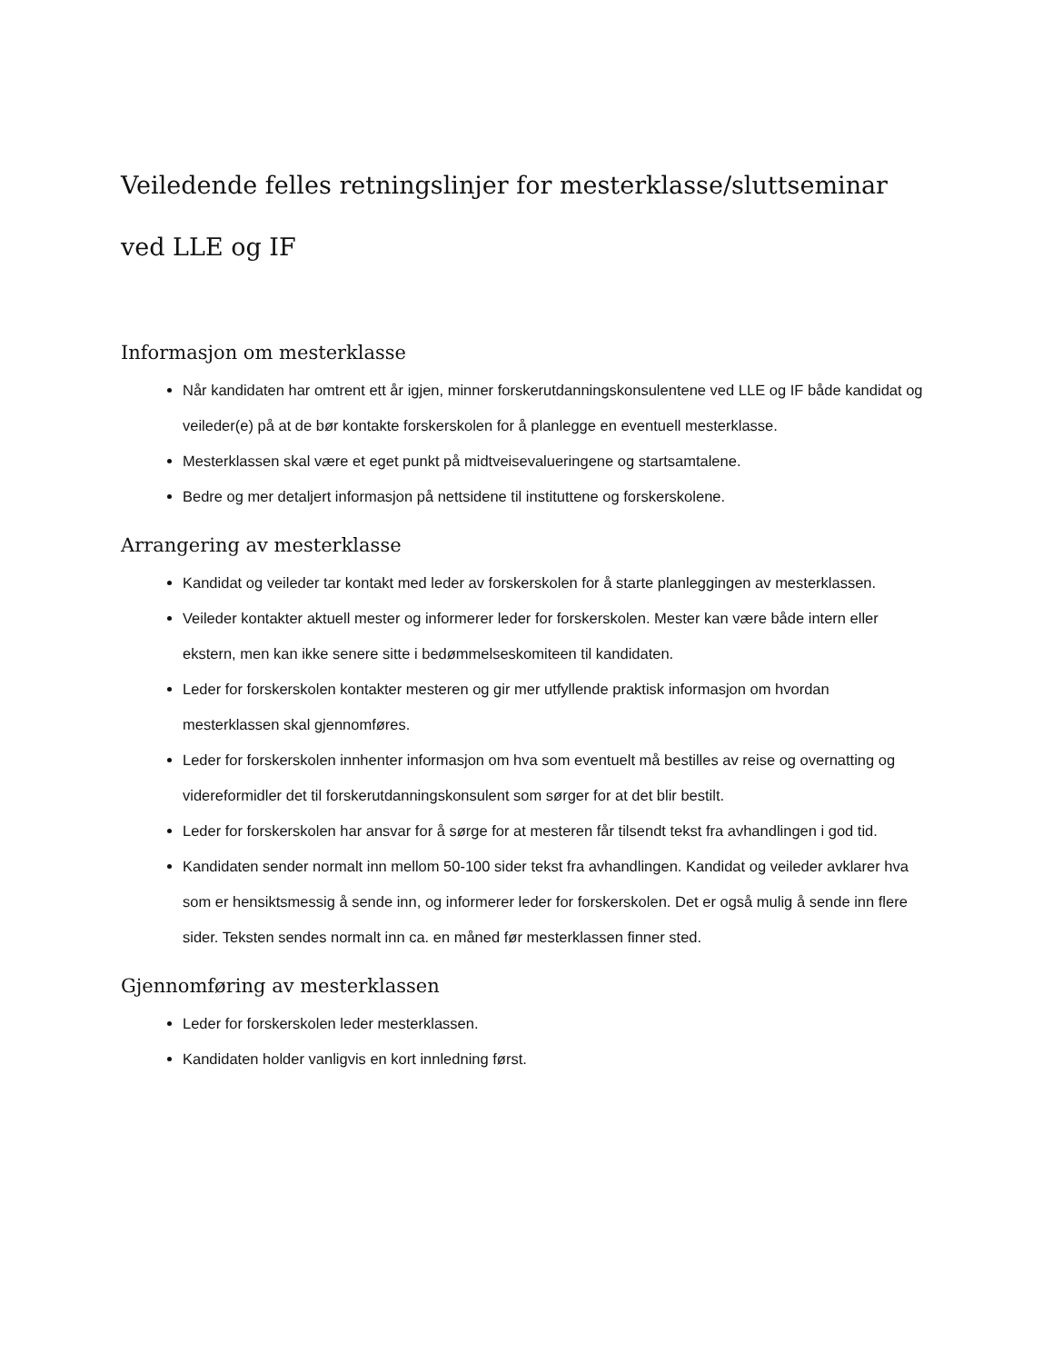Veiledende felles retningslinjer for mesterklasse/sluttseminar ved LLE og IF
Informasjon om mesterklasse
Når kandidaten har omtrent ett år igjen, minner forskerutdanningskonsulentene ved LLE og IF både kandidat og veileder(e) på at de bør kontakte forskerskolen for å planlegge en eventuell mesterklasse.
Mesterklassen skal være et eget punkt på midtveisevalueringene og startsamtalene.
Bedre og mer detaljert informasjon på nettsidene til instituttene og forskerskolene.
Arrangering av mesterklasse
Kandidat og veileder tar kontakt med leder av forskerskolen for å starte planleggingen av mesterklassen.
Veileder kontakter aktuell mester og informerer leder for forskerskolen. Mester kan være både intern eller ekstern, men kan ikke senere sitte i bedømmelseskomiteen til kandidaten.
Leder for forskerskolen kontakter mesteren og gir mer utfyllende praktisk informasjon om hvordan mesterklassen skal gjennomføres.
Leder for forskerskolen innhenter informasjon om hva som eventuelt må bestilles av reise og overnatting og videreformidler det til forskerutdanningskonsulent som sørger for at det blir bestilt.
Leder for forskerskolen har ansvar for å sørge for at mesteren får tilsendt tekst fra avhandlingen i god tid.
Kandidaten sender normalt inn mellom 50-100 sider tekst fra avhandlingen. Kandidat og veileder avklarer hva som er hensiktsmessig å sende inn, og informerer leder for forskerskolen. Det er også mulig å sende inn flere sider. Teksten sendes normalt inn ca. en måned før mesterklassen finner sted.
Gjennomføring av mesterklassen
Leder for forskerskolen leder mesterklassen.
Kandidaten holder vanligvis en kort innledning først.